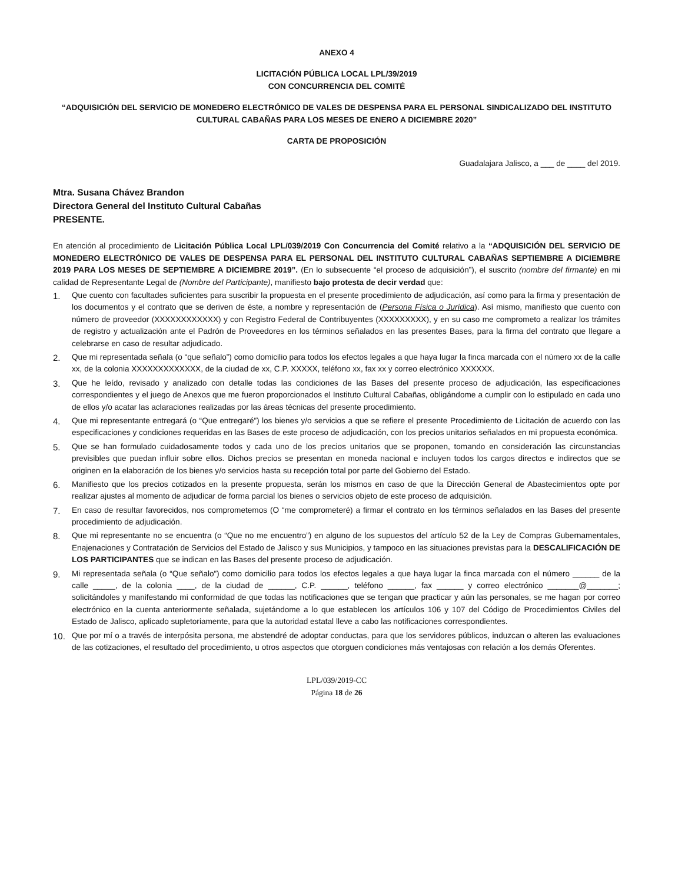ANEXO 4
LICITACIÓN PÚBLICA LOCAL LPL/39/2019
CON CONCURRENCIA DEL COMITÉ
“ADQUISICIÓN DEL SERVICIO DE MONEDERO ELECTRÓNICO DE VALES DE DESPENSA PARA EL PERSONAL SINDICALIZADO DEL INSTITUTO CULTURAL CABAÑAS PARA LOS MESES DE ENERO A DICIEMBRE 2020”
CARTA DE PROPOSICIÓN
Guadalajara Jalisco, a ___ de ____ del 2019.
Mtra. Susana Chávez Brandon
Directora General del Instituto Cultural Cabañas
PRESENTE.
En atención al procedimiento de Licitación Pública Local LPL/039/2019 Con Concurrencia del Comité relativo a la “ADQUISICIÓN DEL SERVICIO DE MONEDERO ELECTRÓNICO DE VALES DE DESPENSA PARA EL PERSONAL DEL INSTITUTO CULTURAL CABAÑAS SEPTIEMBRE A DICIEMBRE 2019 PARA LOS MESES DE SEPTIEMBRE A DICIEMBRE 2019”. (En lo subsecuente “el proceso de adquisición”), el suscrito (nombre del firmante) en mi calidad de Representante Legal de (Nombre del Participante), manifiesto bajo protesta de decir verdad que:
1. Que cuento con facultades suficientes para suscribir la propuesta en el presente procedimiento de adjudicación, así como para la firma y presentación de los documentos y el contrato que se deriven de éste, a nombre y representación de (Persona Física o Jurídica). Así mismo, manifiesto que cuento con número de proveedor (XXXXXXXXXXXX) y con Registro Federal de Contribuyentes (XXXXXXXXX), y en su caso me comprometo a realizar los trámites de registro y actualización ante el Padrón de Proveedores en los términos señalados en las presentes Bases, para la firma del contrato que llegare a celebrarse en caso de resultar adjudicado.
2. Que mi representada señala (o “que señalo”) como domicilio para todos los efectos legales a que haya lugar la finca marcada con el número xx de la calle xx, de la colonia XXXXXXXXXXXXX, de la ciudad de xx, C.P. XXXXX, teléfono xx, fax xx y correo electrónico XXXXXX.
3. Que he leído, revisado y analizado con detalle todas las condiciones de las Bases del presente proceso de adjudicación, las especificaciones correspondientes y el juego de Anexos que me fueron proporcionados el Instituto Cultural Cabañas, obligándome a cumplir con lo estipulado en cada uno de ellos y/o acatar las aclaraciones realizadas por las áreas técnicas del presente procedimiento.
4. Que mi representante entregará (o “Que entregaré”) los bienes y/o servicios a que se refiere el presente Procedimiento de Licitación de acuerdo con las especificaciones y condiciones requeridas en las Bases de este proceso de adjudicación, con los precios unitarios señalados en mi propuesta económica.
5. Que se han formulado cuidadosamente todos y cada uno de los precios unitarios que se proponen, tomando en consideración las circunstancias previsibles que puedan influir sobre ellos. Dichos precios se presentan en moneda nacional e incluyen todos los cargos directos e indirectos que se originen en la elaboración de los bienes y/o servicios hasta su recepción total por parte del Gobierno del Estado.
6. Manifiesto que los precios cotizados en la presente propuesta, serán los mismos en caso de que la Dirección General de Abastecimientos opte por realizar ajustes al momento de adjudicar de forma parcial los bienes o servicios objeto de este proceso de adquisición.
7. En caso de resultar favorecidos, nos comprometemos (O “me comprometeré) a firmar el contrato en los términos señalados en las Bases del presente procedimiento de adjudicación.
8. Que mi representante no se encuentra (o “Que no me encuentro”) en alguno de los supuestos del artículo 52 de la Ley de Compras Gubernamentales, Enajenaciones y Contratación de Servicios del Estado de Jalisco y sus Municipios, y tampoco en las situaciones previstas para la DESCALIFICACIÓN DE LOS PARTICIPANTES que se indican en las Bases del presente proceso de adjudicación.
9. Mi representada señala (o “Que señalo”) como domicilio para todos los efectos legales a que haya lugar la finca marcada con el número ______ de la calle _____, de la colonia ____, de la ciudad de ______, C.P. ______, teléfono ______, fax ______ y correo electrónico _______@_______; solicitándoles y manifestando mi conformidad de que todas las notificaciones que se tengan que practicar y aún las personales, se me hagan por correo electrónico en la cuenta anteriormente señalada, sujetándome a lo que establecen los artículos 106 y 107 del Código de Procedimientos Civiles del Estado de Jalisco, aplicado supletoriamente, para que la autoridad estatal lleve a cabo las notificaciones correspondientes.
10. Que por mí o a través de interpósita persona, me abstendré de adoptar conductas, para que los servidores públicos, induzcan o alteren las evaluaciones de las cotizaciones, el resultado del procedimiento, u otros aspectos que otorguen condiciones más ventajosas con relación a los demás Oferentes.
LPL/039/2019-CC
Página 18 de 26